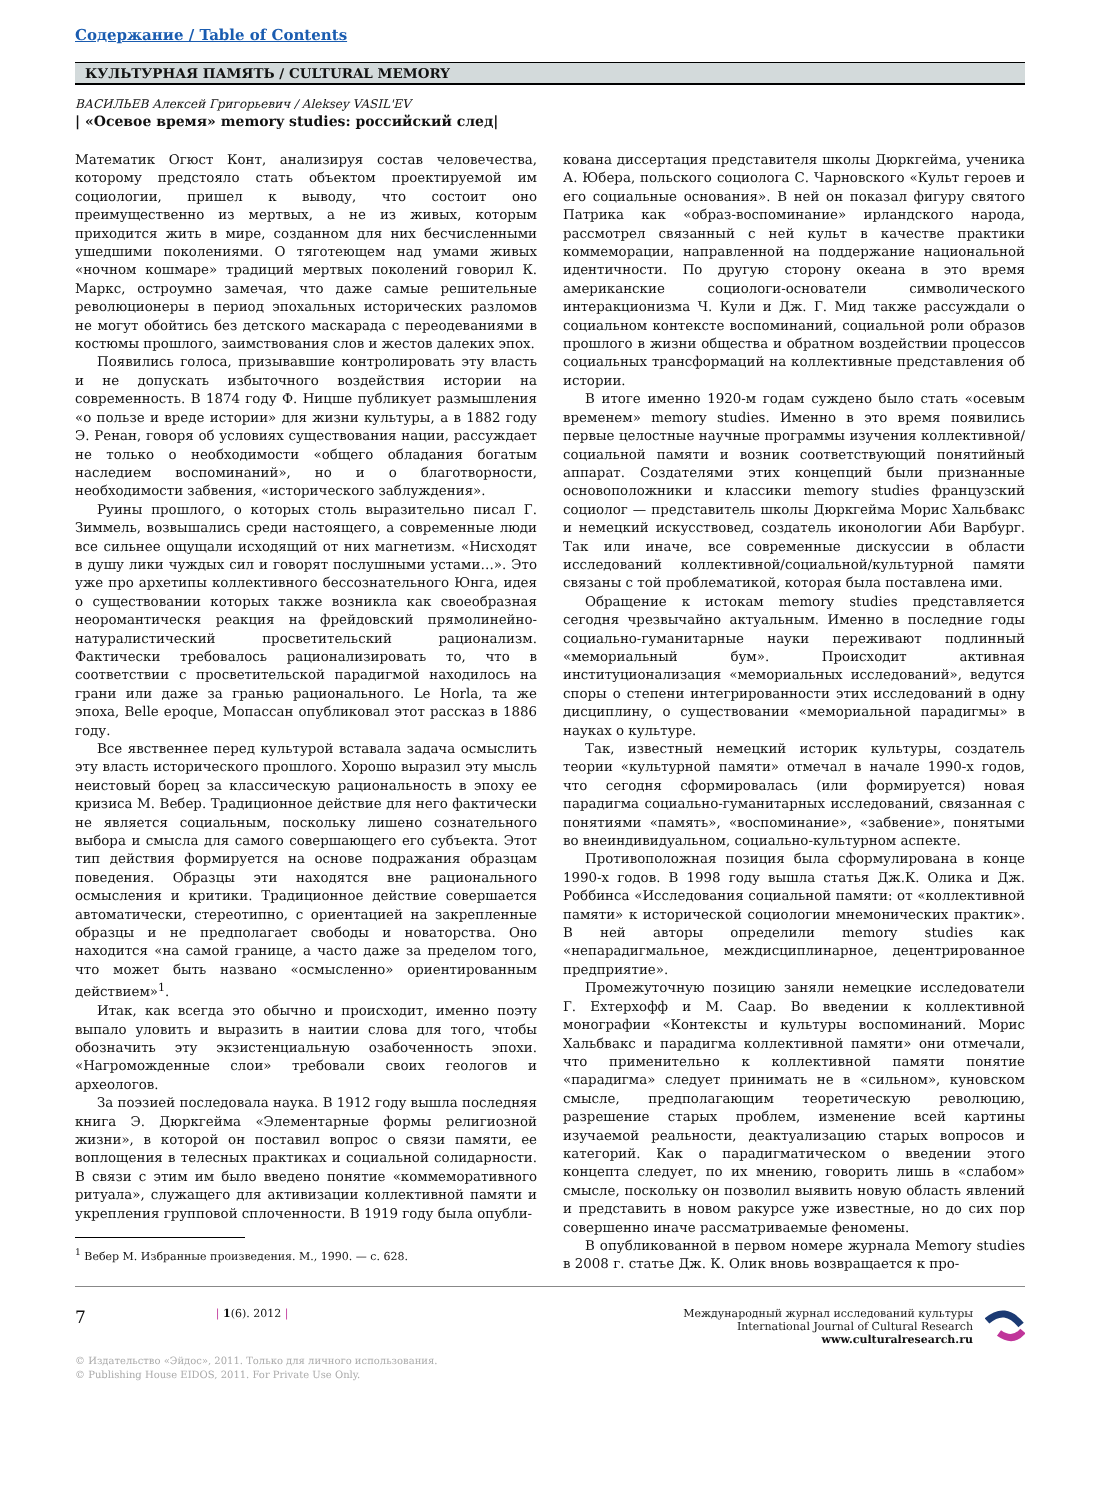Содержание / Table of Contents
КУЛЬТУРНАЯ ПАМЯТЬ / CULTURAL MEMORY
ВАСИЛЬЕВ Алексей Григорьевич / Aleksey VASIL'EV
| «Осевое время» memory studies: российский след|
Математик Огюст Конт, анализируя состав человечества, которому предстояло стать объектом проектируемой им социологии, пришел к выводу, что состоит оно преимущественно из мертвых, а не из живых, которым приходится жить в мире, созданном для них бесчисленными ушедшими поколениями. О тяготеющем над умами живых «ночном кошмаре» традиций мертвых поколений говорил К. Маркс, остроумно замечая, что даже самые решительные революционеры в период эпохальных исторических разломов не могут обойтись без детского маскарада с переодеваниями в костюмы прошлого, заимствования слов и жестов далеких эпох.
Появились голоса, призывавшие контролировать эту власть и не допускать избыточного воздействия истории на современность. В 1874 году Ф. Ницше публикует размышления «о пользе и вреде истории» для жизни культуры, а в 1882 году Э. Ренан, говоря об условиях существования нации, рассуждает не только о необходимости «общего обладания богатым наследием воспоминаний», но и о благотворности, необходимости забвения, «исторического заблуждения».
Руины прошлого, о которых столь выразительно писал Г. Зиммель, возвышались среди настоящего, а современные люди все сильнее ощущали исходящий от них магнетизм. «Нисходят в душу лики чуждых сил и говорят послушными устами…». Это уже про архетипы коллективного бессознательного Юнга, идея о существовании которых также возникла как своеобразная неоромантическя реакция на фрейдовский прямолинейно-натуралистический просветительский рационализм. Фактически требовалось рационализировать то, что в соответствии с просветительской парадигмой находилось на грани или даже за гранью рационального. Le Horla, та же эпоха, Belle epoque, Мопассан опубликовал этот рассказ в 1886 году.
Все явственнее перед культурой вставала задача осмыслить эту власть исторического прошлого. Хорошо выразил эту мысль неистовый борец за классическую рациональность в эпоху ее кризиса М. Вебер. Традиционное действие для него фактически не является социальным, поскольку лишено сознательного выбора и смысла для самого совершающего его субъекта. Этот тип действия формируется на основе подражания образцам поведения. Образцы эти находятся вне рационального осмысления и критики. Традиционное действие совершается автоматически, стереотипно, с ориентацией на закрепленные образцы и не предполагает свободы и новаторства. Оно находится «на самой границе, а часто даже за пределом того, что может быть названо «осмысленно» ориентированным действием»<sup>1</sup>.
Итак, как всегда это обычно и происходит, именно поэту выпало уловить и выразить в наитии слова для того, чтобы обозначить эту экзистенциальную озабоченность эпохи. «Нагроможденные слои» требовали своих геологов и археологов.
За поэзией последовала наука. В 1912 году вышла последняя книга Э. Дюркгейма «Элементарные формы религиозной жизни», в которой он поставил вопрос о связи памяти, ее воплощения в телесных практиках и социальной солидарности. В связи с этим им было введено понятие «коммеморативного ритуала», служащего для активизации коллективной памяти и укрепления групповой сплоченности. В 1919 году была опубли-
<sup>1</sup> Вебер М. Избранные произведения. М., 1990. — с. 628.
кована диссертация представителя школы Дюркгейма, ученика А. Юбера, польского социолога С. Чарновского «Культ героев и его социальные основания». В ней он показал фигуру святого Патрика как «образ-воспоминание» ирландского народа, рассмотрел связанный с ней культ в качестве практики коммеморации, направленной на поддержание национальной идентичности. По другую сторону океана в это время американские социологи-основатели символического интеракционизма Ч. Кули и Дж. Г. Мид также рассуждали о социальном контексте воспоминаний, социальной роли образов прошлого в жизни общества и обратном воздействии процессов социальных трансформаций на коллективные представления об истории.
В итоге именно 1920-м годам суждено было стать «осевым временем» memory studies. Именно в это время появились первые целостные научные программы изучения коллективной/социальной памяти и возник соответствующий понятийный аппарат. Создателями этих концепций были признанные основоположники и классики memory studies французский социолог — представитель школы Дюркгейма Морис Хальбвакс и немецкий искусствовед, создатель иконологии Аби Варбург. Так или иначе, все современные дискуссии в области исследований коллективной/социальной/культурной памяти связаны с той проблематикой, которая была поставлена ими.
Обращение к истокам memory studies представляется сегодня чрезвычайно актуальным. Именно в последние годы социально-гуманитарные науки переживают подлинный «мемориальный бум». Происходит активная институционализация «мемориальных исследований», ведутся споры о степени интегрированности этих исследований в одну дисциплину, о существовании «мемориальной парадигмы» в науках о культуре.
Так, известный немецкий историк культуры, создатель теории «культурной памяти» отмечал в начале 1990-х годов, что сегодня сформировалась (или формируется) новая парадигма социально-гуманитарных исследований, связанная с понятиями «память», «воспоминание», «забвение», понятыми во внеиндивидуальном, социально-культурном аспекте.
Противоположная позиция была сформулирована в конце 1990-х годов. В 1998 году вышла статья Дж.К. Олика и Дж. Роббинса «Исследования социальной памяти: от «коллективной памяти» к исторической социологии мнемонических практик». В ней авторы определили memory studies как «непарадигмальное, междисциплинарное, децентрированное предприятие».
Промежуточную позицию заняли немецкие исследователи Г. Ехтерхофф и М. Саар. Во введении к коллективной монографии «Контексты и культуры воспоминаний. Морис Хальбвакс и парадигма коллективной памяти» они отмечали, что применительно к коллективной памяти понятие «парадигма» следует принимать не в «сильном», куновском смысле, предполагающим теоретическую революцию, разрешение старых проблем, изменение всей картины изучаемой реальности, деактуализацию старых вопросов и категорий. Как о парадигматическом о введении этого концепта следует, по их мнению, говорить лишь в «слабом» смысле, поскольку он позволил выявить новую область явлений и представить в новом ракурсе уже известные, но до сих пор совершенно иначе рассматриваемые феномены.
В опубликованной в первом номере журнала Memory studies в 2008 г. статье Дж. К. Олик вновь возвращается к про-
7 | 1(6). 2012 |
Международный журнал исследований культуры
International Journal of Cultural Research
www.culturalresearch.ru
© Издательство «Эйдос», 2011. Только для личного использования.
© Publishing House EIDOS, 2011. For Private Use Only.